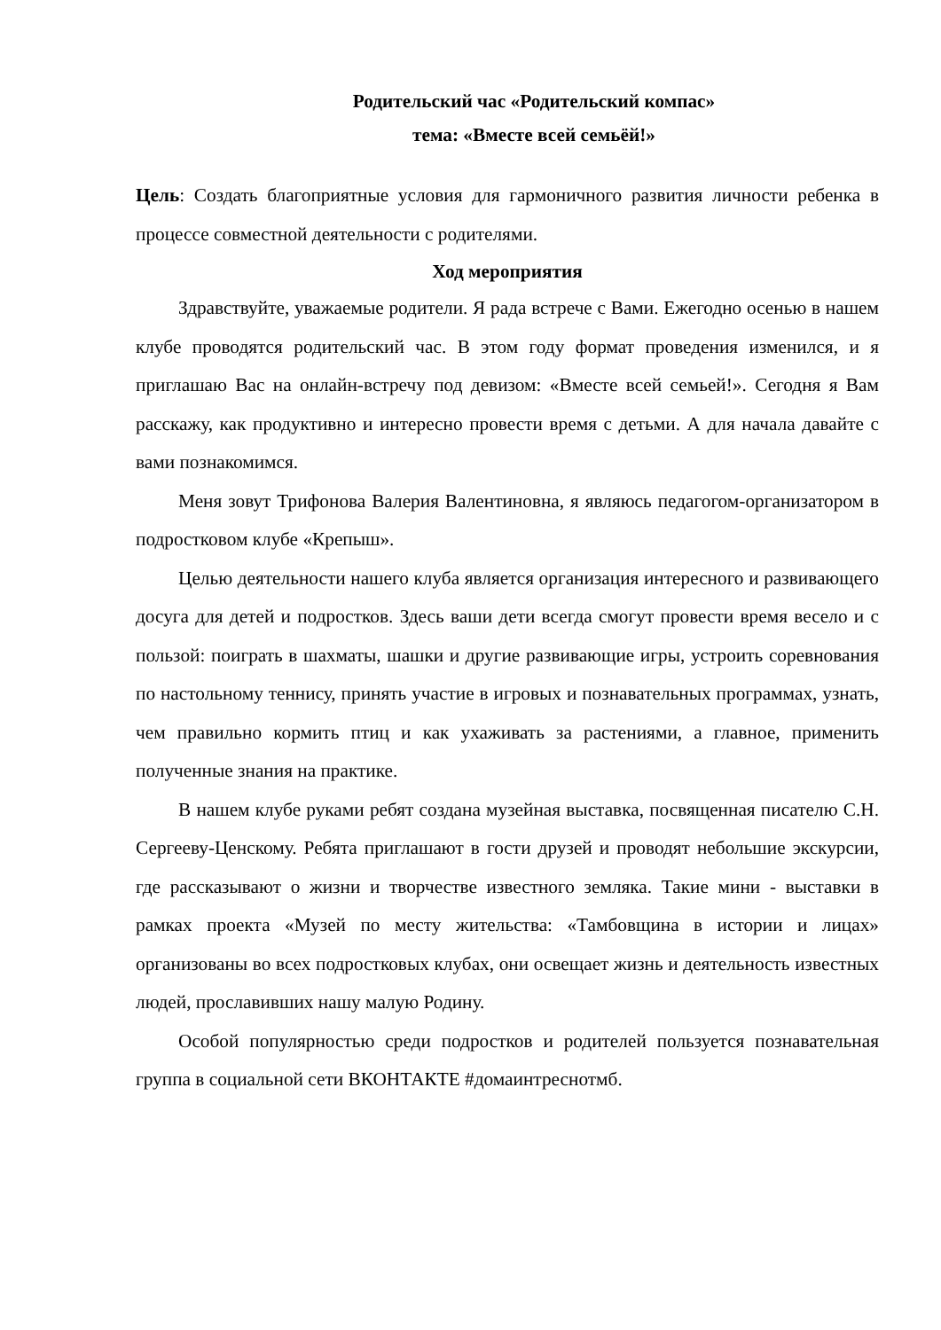Родительский час «Родительский компас»
тема: «Вместе всей семьёй!»
Цель: Создать благоприятные условия для гармоничного развития личности ребенка в процессе совместной деятельности с родителями.
Ход мероприятия
Здравствуйте, уважаемые родители. Я рада встрече с Вами. Ежегодно осенью в нашем клубе проводятся родительский час. В этом году формат проведения изменился, и я приглашаю Вас на онлайн-встречу под девизом: «Вместе всей семьей!». Сегодня я Вам расскажу, как продуктивно и интересно провести время с детьми. А для начала давайте с вами познакомимся.
Меня зовут Трифонова Валерия Валентиновна, я являюсь педагогом-организатором в подростковом клубе «Крепыш».
Целью деятельности нашего клуба является организация интересного и развивающего досуга для детей и подростков. Здесь ваши дети всегда смогут провести время весело и с пользой: поиграть в шахматы, шашки и другие развивающие игры, устроить соревнования по настольному теннису, принять участие в игровых и познавательных программах, узнать, чем правильно кормить птиц и как ухаживать за растениями, а главное, применить полученные знания на практике.
В нашем клубе руками ребят создана музейная выставка, посвященная писателю С.Н. Сергееву-Ценскому. Ребята приглашают в гости друзей и проводят небольшие экскурсии, где рассказывают о жизни и творчестве известного земляка. Такие мини - выставки в рамках проекта «Музей по месту жительства: «Тамбовщина в истории и лицах» организованы во всех подростковых клубах, они освещает жизнь и деятельность известных людей, прославивших нашу малую Родину.
Особой популярностью среди подростков и родителей пользуется познавательная группа в социальной сети ВКОНТАКТЕ #домаинтреснотмб.